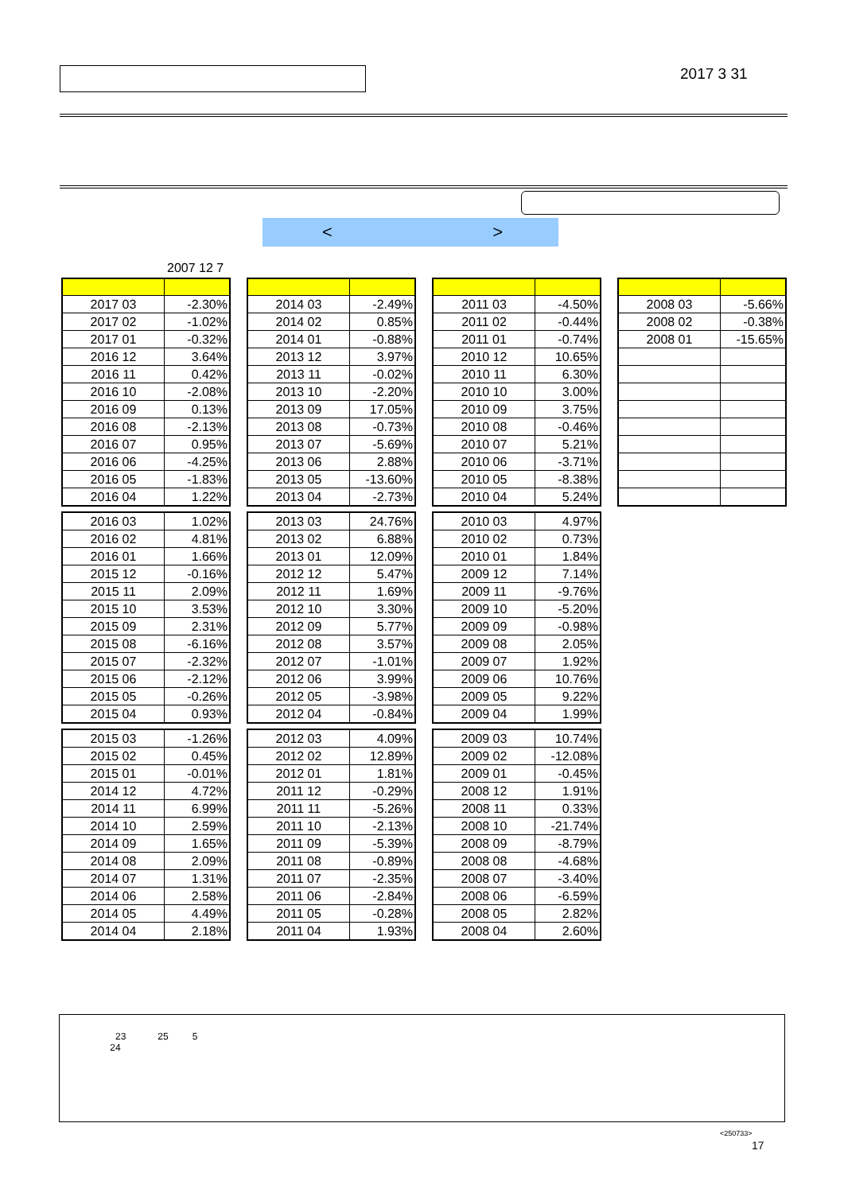2017 3 31
< >
2007 12 7
| 2017 03 | -2.30% |
| 2017 02 | -1.02% |
| 2017 01 | -0.32% |
| 2016 12 | 3.64% |
| 2016 11 | 0.42% |
| 2016 10 | -2.08% |
| 2016 09 | 0.13% |
| 2016 08 | -2.13% |
| 2016 07 | 0.95% |
| 2016 06 | -4.25% |
| 2016 05 | -1.83% |
| 2016 04 | 1.22% |
| 2014 03 | -2.49% |
| 2014 02 | 0.85% |
| 2014 01 | -0.88% |
| 2013 12 | 3.97% |
| 2013 11 | -0.02% |
| 2013 10 | -2.20% |
| 2013 09 | 17.05% |
| 2013 08 | -0.73% |
| 2013 07 | -5.69% |
| 2013 06 | 2.88% |
| 2013 05 | -13.60% |
| 2013 04 | -2.73% |
| 2011 03 | -4.50% |
| 2011 02 | -0.44% |
| 2011 01 | -0.74% |
| 2010 12 | 10.65% |
| 2010 11 | 6.30% |
| 2010 10 | 3.00% |
| 2010 09 | 3.75% |
| 2010 08 | -0.46% |
| 2010 07 | 5.21% |
| 2010 06 | -3.71% |
| 2010 05 | -8.38% |
| 2010 04 | 5.24% |
| 2008 03 | -5.66% |
| 2008 02 | -0.38% |
| 2008 01 | -15.65% |
| 2016 03 | 1.02% |
| 2016 02 | 4.81% |
| 2016 01 | 1.66% |
| 2015 12 | -0.16% |
| 2015 11 | 2.09% |
| 2015 10 | 3.53% |
| 2015 09 | 2.31% |
| 2015 08 | -6.16% |
| 2015 07 | -2.32% |
| 2015 06 | -2.12% |
| 2015 05 | -0.26% |
| 2015 04 | 0.93% |
| 2013 03 | 24.76% |
| 2013 02 | 6.88% |
| 2013 01 | 12.09% |
| 2012 12 | 5.47% |
| 2012 11 | 1.69% |
| 2012 10 | 3.30% |
| 2012 09 | 5.77% |
| 2012 08 | 3.57% |
| 2012 07 | -1.01% |
| 2012 06 | 3.99% |
| 2012 05 | -3.98% |
| 2012 04 | -0.84% |
| 2010 03 | 4.97% |
| 2010 02 | 0.73% |
| 2010 01 | 1.84% |
| 2009 12 | 7.14% |
| 2009 11 | -9.76% |
| 2009 10 | -5.20% |
| 2009 09 | -0.98% |
| 2009 08 | 2.05% |
| 2009 07 | 1.92% |
| 2009 06 | 10.76% |
| 2009 05 | 9.22% |
| 2009 04 | 1.99% |
| 2015 03 | -1.26% |
| 2015 02 | 0.45% |
| 2015 01 | -0.01% |
| 2014 12 | 4.72% |
| 2014 11 | 6.99% |
| 2014 10 | 2.59% |
| 2014 09 | 1.65% |
| 2014 08 | 2.09% |
| 2014 07 | 1.31% |
| 2014 06 | 2.58% |
| 2014 05 | 4.49% |
| 2014 04 | 2.18% |
| 2012 03 | 4.09% |
| 2012 02 | 12.89% |
| 2012 01 | 1.81% |
| 2011 12 | -0.29% |
| 2011 11 | -5.26% |
| 2011 10 | -2.13% |
| 2011 09 | -5.39% |
| 2011 08 | -0.89% |
| 2011 07 | -2.35% |
| 2011 06 | -2.84% |
| 2011 05 | -0.28% |
| 2011 04 | 1.93% |
| 2009 03 | 10.74% |
| 2009 02 | -12.08% |
| 2009 01 | -0.45% |
| 2008 12 | 1.91% |
| 2008 11 | 0.33% |
| 2008 10 | -21.74% |
| 2008 09 | -8.79% |
| 2008 08 | -4.68% |
| 2008 07 | -3.40% |
| 2008 06 | -6.59% |
| 2008 05 | 2.82% |
| 2008 04 | 2.60% |
23 25 5
24
<250733>
17